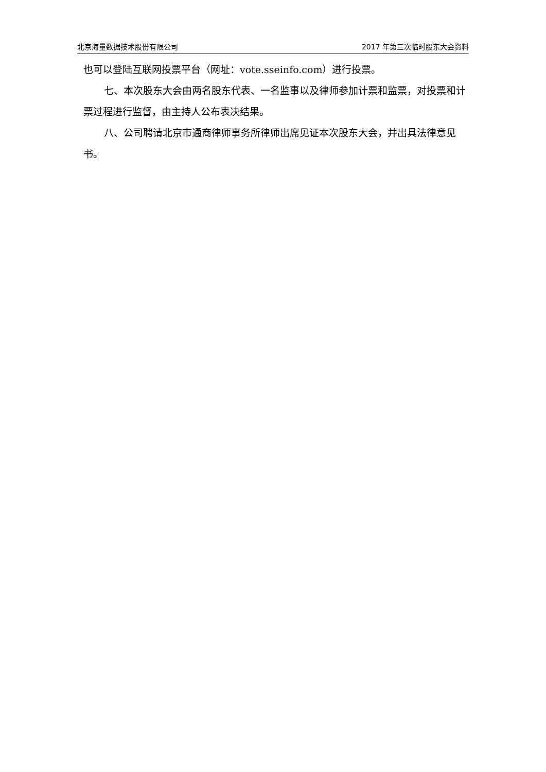北京海量数据技术股份有限公司 2017 年第三次临时股东大会资料
也可以登陆互联网投票平台（网址：vote.sseinfo.com）进行投票。
七、本次股东大会由两名股东代表、一名监事以及律师参加计票和监票，对投票和计票过程进行监督，由主持人公布表决结果。
八、公司聘请北京市通商律师事务所律师出席见证本次股东大会，并出具法律意见书。